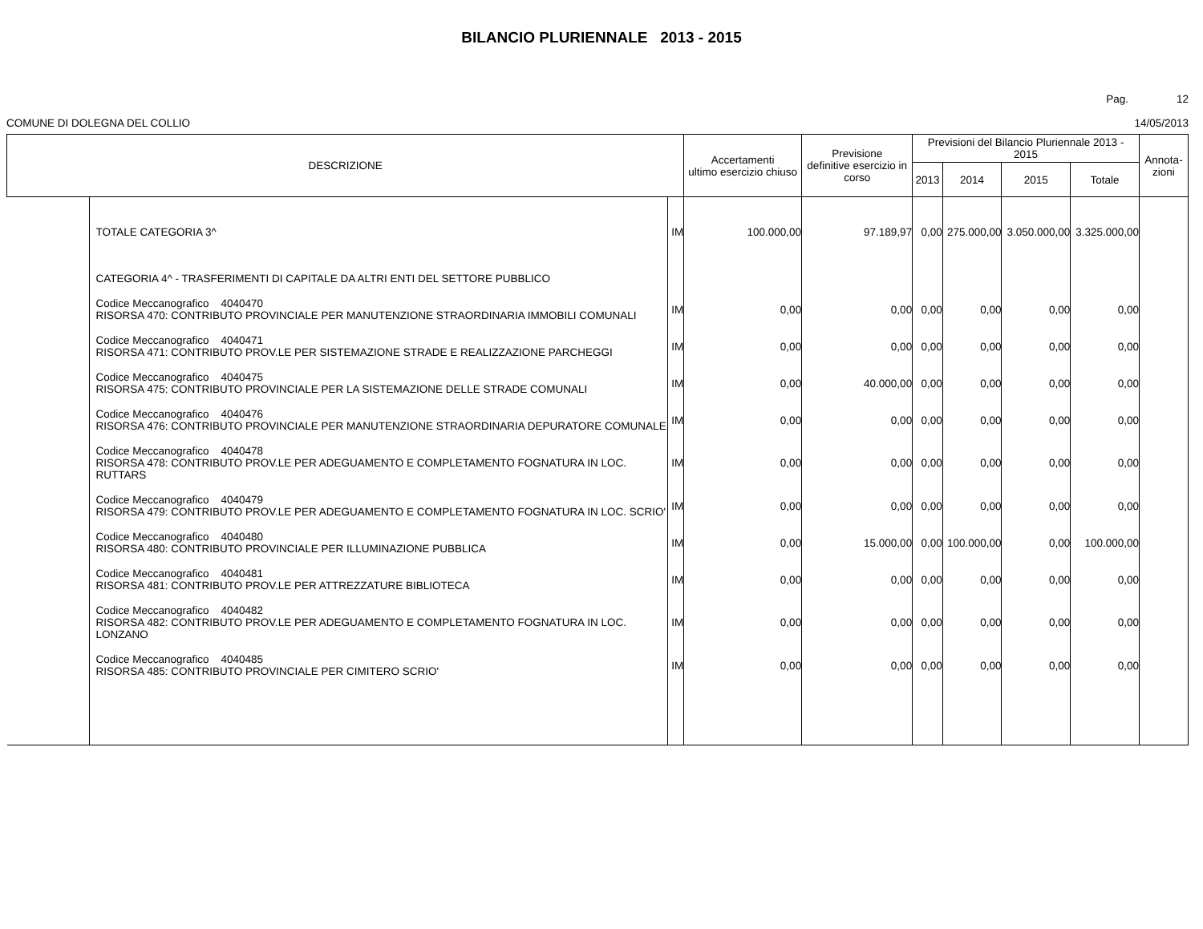BILANCIO PLURIENNALE 2013 - 2015
Pag. 12
COMUNE DI DOLEGNA DEL COLLIO 14/05/2013
| DESCRIZIONE | | | Accertamenti ultimo esercizio chiuso | Previsione definitive esercizio in corso | Previsioni del Bilancio Pluriennale 2013 - 2015 | | | | Annota- zioni |
| --- | --- | --- | --- | --- | --- | --- | --- | --- | --- |
| | | | | | 2013 | 2014 | 2015 | Totale | |
| | TOTALE CATEGORIA 3^ | IM | 100.000,00 | 97.189,97 | 0,00 | 275.000,00 | 3.050.000,00 | 3.325.000,00 | |
| | CATEGORIA 4^ - TRASFERIMENTI DI CAPITALE DA ALTRI ENTI DEL SETTORE PUBBLICO | | | | | | | | |
| | Codice Meccanografico 4040470 RISORSA 470: CONTRIBUTO PROVINCIALE PER MANUTENZIONE STRAORDINARIA IMMOBILI COMUNALI | IM | 0,00 | 0,00 | 0,00 | 0,00 | 0,00 | 0,00 | |
| | Codice Meccanografico 4040471 RISORSA 471: CONTRIBUTO PROV.LE PER SISTEMAZIONE STRADE E REALIZZAZIONE PARCHEGGI | IM | 0,00 | 0,00 | 0,00 | 0,00 | 0,00 | 0,00 | |
| | Codice Meccanografico 4040475 RISORSA 475: CONTRIBUTO PROVINCIALE PER LA SISTEMAZIONE DELLE STRADE COMUNALI | IM | 0,00 | 40.000,00 | 0,00 | 0,00 | 0,00 | 0,00 | |
| | Codice Meccanografico 4040476 RISORSA 476: CONTRIBUTO PROVINCIALE PER MANUTENZIONE STRAORDINARIA DEPURATORE COMUNALE | IM | 0,00 | 0,00 | 0,00 | 0,00 | 0,00 | 0,00 | |
| | Codice Meccanografico 4040478 RISORSA 478: CONTRIBUTO PROV.LE PER ADEGUAMENTO E COMPLETAMENTO FOGNATURA IN LOC. RUTTARS | IM | 0,00 | 0,00 | 0,00 | 0,00 | 0,00 | 0,00 | |
| | Codice Meccanografico 4040479 RISORSA 479: CONTRIBUTO PROV.LE PER ADEGUAMENTO E COMPLETAMENTO FOGNATURA IN LOC. SCRIO' | IM | 0,00 | 0,00 | 0,00 | 0,00 | 0,00 | 0,00 | |
| | Codice Meccanografico 4040480 RISORSA 480: CONTRIBUTO PROVINCIALE PER ILLUMINAZIONE PUBBLICA | IM | 0,00 | 15.000,00 | 0,00 | 100.000,00 | 0,00 | 100.000,00 | |
| | Codice Meccanografico 4040481 RISORSA 481: CONTRIBUTO PROV.LE PER ATTREZZATURE BIBLIOTECA | IM | 0,00 | 0,00 | 0,00 | 0,00 | 0,00 | 0,00 | |
| | Codice Meccanografico 4040482 RISORSA 482: CONTRIBUTO PROV.LE PER ADEGUAMENTO E COMPLETAMENTO FOGNATURA IN LOC. LONZANO | IM | 0,00 | 0,00 | 0,00 | 0,00 | 0,00 | 0,00 | |
| | Codice Meccanografico 4040485 RISORSA 485: CONTRIBUTO PROVINCIALE PER CIMITERO SCRIO' | IM | 0,00 | 0,00 | 0,00 | 0,00 | 0,00 | 0,00 | |